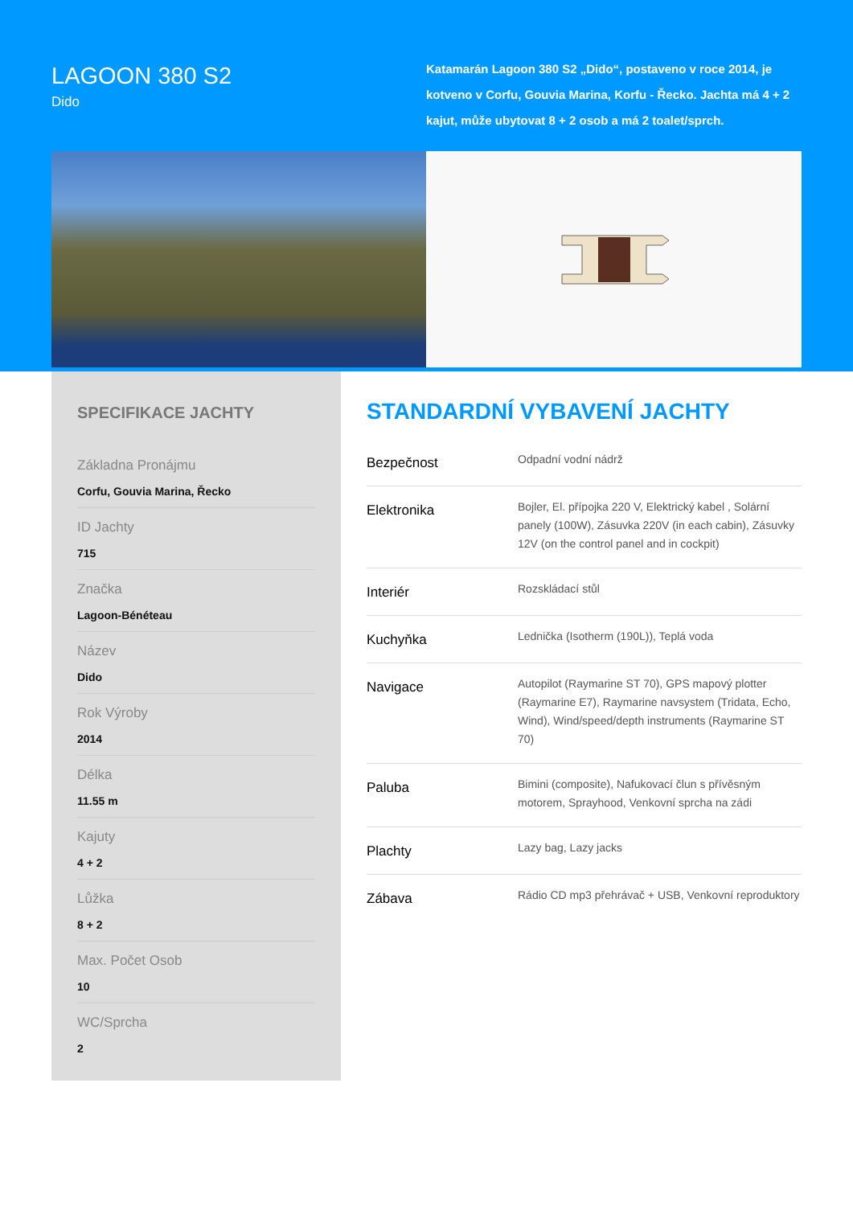LAGOON 380 S2
Dido
Katamarán Lagoon 380 S2 „Dido“, postaveno v roce 2014, je kotveno v Corfu, Gouvia Marina, Korfu - Řecko. Jachta má 4 + 2 kajut, může ubytovat 8 + 2 osob a má 2 toalet/sprch.
SPECIFIKACE JACHTY
Základna Pronájmu
Corfu, Gouvia Marina, Řecko
ID Jachty
715
Značka
Lagoon-Bénéteau
Název
Dido
Rok Výroby
2014
Délka
11.55 m
Kajuty
4 + 2
Lůžka
8 + 2
Max. Počet Osob
10
WC/Sprcha
2
STANDARDNÍ VYBAVENÍ JACHTY
| Bezpečnost | Odpadní vodní nádrž |
| Elektronika | Bojler, El. přípojka 220 V, Elektrický kabel , Solární panely (100W), Zásuvka 220V (in each cabin), Zásuvky 12V (on the control panel and in cockpit) |
| Interiér | Rozskládací stůl |
| Kuchyňka | Lednička (Isotherm (190L)), Teplá voda |
| Navigace | Autopilot (Raymarine ST 70), GPS mapový plotter (Raymarine E7), Raymarine navsystem (Tridata, Echo, Wind), Wind/speed/depth instruments (Raymarine ST 70) |
| Paluba | Bimini (composite), Nafukovací člun s přívěsným motorem, Sprayhood, Venkovní sprcha na zádi |
| Plachty | Lazy bag, Lazy jacks |
| Zábava | Rádio CD mp3 přehrávač + USB, Venkovní reproduktory |